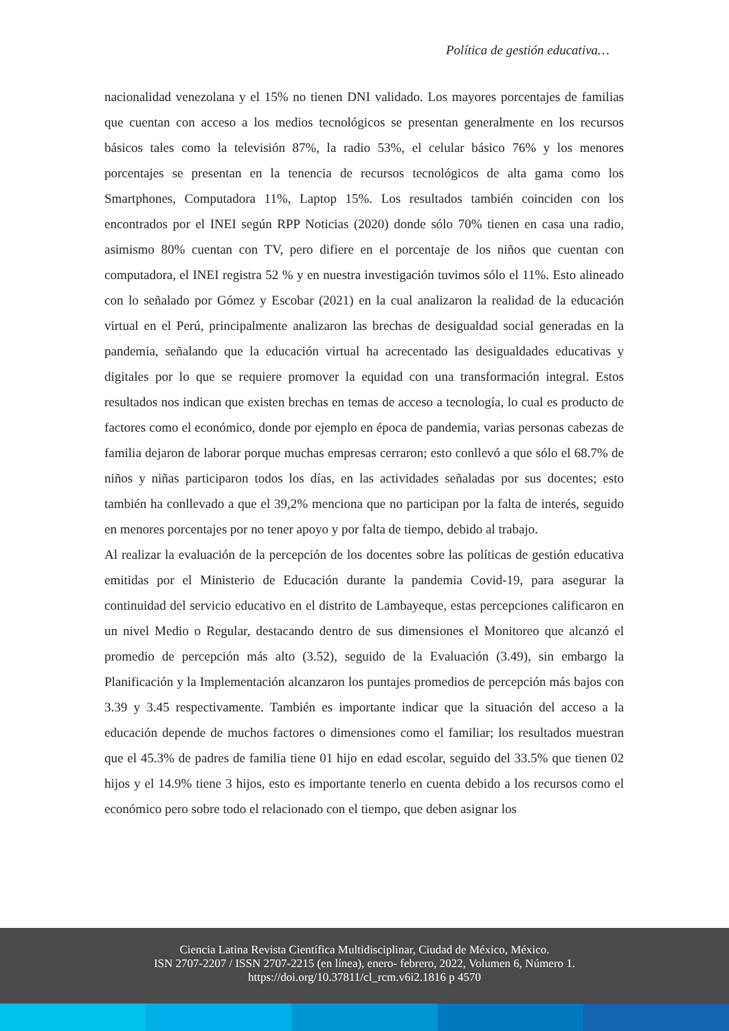Política de gestión educativa…
nacionalidad venezolana y el 15% no tienen DNI validado. Los mayores porcentajes de familias que cuentan con acceso a los medios tecnológicos se presentan generalmente en los recursos básicos tales como la televisión 87%, la radio 53%, el celular básico 76% y los menores porcentajes se presentan en la tenencia de recursos tecnológicos de alta gama como los Smartphones, Computadora 11%, Laptop 15%. Los resultados también coinciden con los encontrados por el INEI según RPP Noticias (2020) donde sólo 70% tienen en casa una radio, asimismo 80% cuentan con TV, pero difiere en el porcentaje de los niños que cuentan con computadora, el INEI registra 52 % y en nuestra investigación tuvimos sólo el 11%. Esto alineado con lo señalado por Gómez y Escobar (2021) en la cual analizaron la realidad de la educación virtual en el Perú, principalmente analizaron las brechas de desigualdad social generadas en la pandemia, señalando que la educación virtual ha acrecentado las desigualdades educativas y digitales por lo que se requiere promover la equidad con una transformación integral. Estos resultados nos indican que existen brechas en temas de acceso a tecnología, lo cual es producto de factores como el económico, donde por ejemplo en época de pandemia, varias personas cabezas de familia dejaron de laborar porque muchas empresas cerraron; esto conllevó a que sólo el 68.7% de niños y niñas participaron todos los días, en las actividades señaladas por sus docentes; esto también ha conllevado a que el 39,2% menciona que no participan por la falta de interés, seguido en menores porcentajes por no tener apoyo y por falta de tiempo, debido al trabajo.
Al realizar la evaluación de la percepción de los docentes sobre las políticas de gestión educativa emitidas por el Ministerio de Educación durante la pandemia Covid-19, para asegurar la continuidad del servicio educativo en el distrito de Lambayeque, estas percepciones calificaron en un nivel Medio o Regular, destacando dentro de sus dimensiones el Monitoreo que alcanzó el promedio de percepción más alto (3.52), seguido de la Evaluación (3.49), sin embargo la Planificación y la Implementación alcanzaron los puntajes promedios de percepción más bajos con 3.39 y 3.45 respectivamente. También es importante indicar que la situación del acceso a la educación depende de muchos factores o dimensiones como el familiar; los resultados muestran que el 45.3% de padres de familia tiene 01 hijo en edad escolar, seguido del 33.5% que tienen 02 hijos y el 14.9% tiene 3 hijos, esto es importante tenerlo en cuenta debido a los recursos como el económico pero sobre todo el relacionado con el tiempo, que deben asignar los
Ciencia Latina Revista Científica Multidisciplinar, Ciudad de México, México.
ISN 2707-2207 / ISSN 2707-2215 (en línea), enero- febrero, 2022, Volumen 6, Número 1.
https://doi.org/10.37811/cl_rcm.v6i2.1816 p 4570